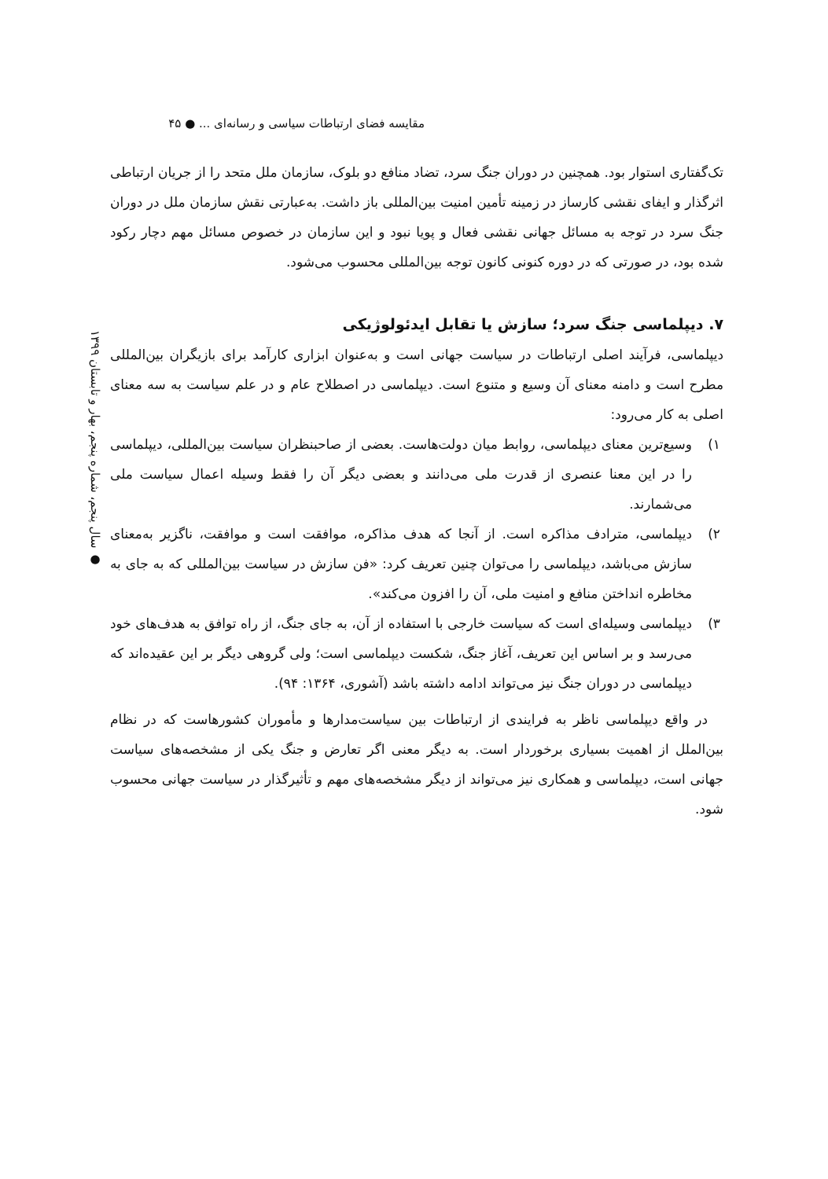مقایسه فضای ارتباطات سیاسی و رسانه‌ای ... ● ۴۵
● سال پنجم، شماره پنجم، بهار و تابستان ۱۳۹۹
تک‌گفتاری استوار بود. همچنین در دوران جنگ سرد، تضاد منافع دو بلوک، سازمان ملل متحد را از جریان ارتباطی اثرگذار و ایفای نقشی کارساز در زمینه تأمین امنیت بین‌المللی باز داشت. به‌عبارتی نقش سازمان ملل در دوران جنگ سرد در توجه به مسائل جهانی نقشی فعال و پویا نبود و این سازمان در خصوص مسائل مهم دچار رکود شده بود، در صورتی که در دوره کنونی کانون توجه بین‌المللی محسوب می‌شود.
۷. دیپلماسی جنگ سرد؛ سازش یا تقابل ایدئولوژیکی
دیپلماسی، فرآیند اصلی ارتباطات در سیاست جهانی است و به‌عنوان ابزاری کارآمد برای بازیگران بین‌المللی مطرح است و دامنه معنای آن وسیع و متنوع است. دیپلماسی در اصطلاح عام و در علم سیاست به سه معنای اصلی به کار می‌رود:
۱) وسیع‌ترین معنای دیپلماسی، روابط میان دولت‌هاست. بعضی از صاحبنظران سیاست بین‌المللی، دیپلماسی را در این معنا عنصری از قدرت ملی می‌دانند و بعضی دیگر آن را فقط وسیله اعمال سیاست ملی می‌شمارند.
۲) دیپلماسی، مترادف مذاکره است. از آنجا که هدف مذاکره، موافقت است و موافقت، ناگزیر به‌معنای سازش می‌باشد، دیپلماسی را می‌توان چنین تعریف کرد: «فن سازش در سیاست بین‌المللی که به جای به مخاطره انداختن منافع و امنیت ملی، آن را افزون می‌کند».
۳) دیپلماسی وسیله‌ای است که سیاست خارجی با استفاده از آن، به جای جنگ، از راه توافق به هدف‌های خود می‌رسد و بر اساس این تعریف، آغاز جنگ، شکست دیپلماسی است؛ ولی گروهی دیگر بر این عقیده‌اند که دیپلماسی در دوران جنگ نیز می‌تواند ادامه داشته باشد (آشوری، ۱۳۶۴: ۹۴).
در واقع دیپلماسی ناظر به فرایندی از ارتباطات بین سیاست‌مدارها و مأموران کشورهاست که در نظام بین‌الملل از اهمیت بسیاری برخوردار است. به دیگر معنی اگر تعارض و جنگ یکی از مشخصه‌های سیاست جهانی است، دیپلماسی و همکاری نیز می‌تواند از دیگر مشخصه‌های مهم و تأثیرگذار در سیاست جهانی محسوب شود.